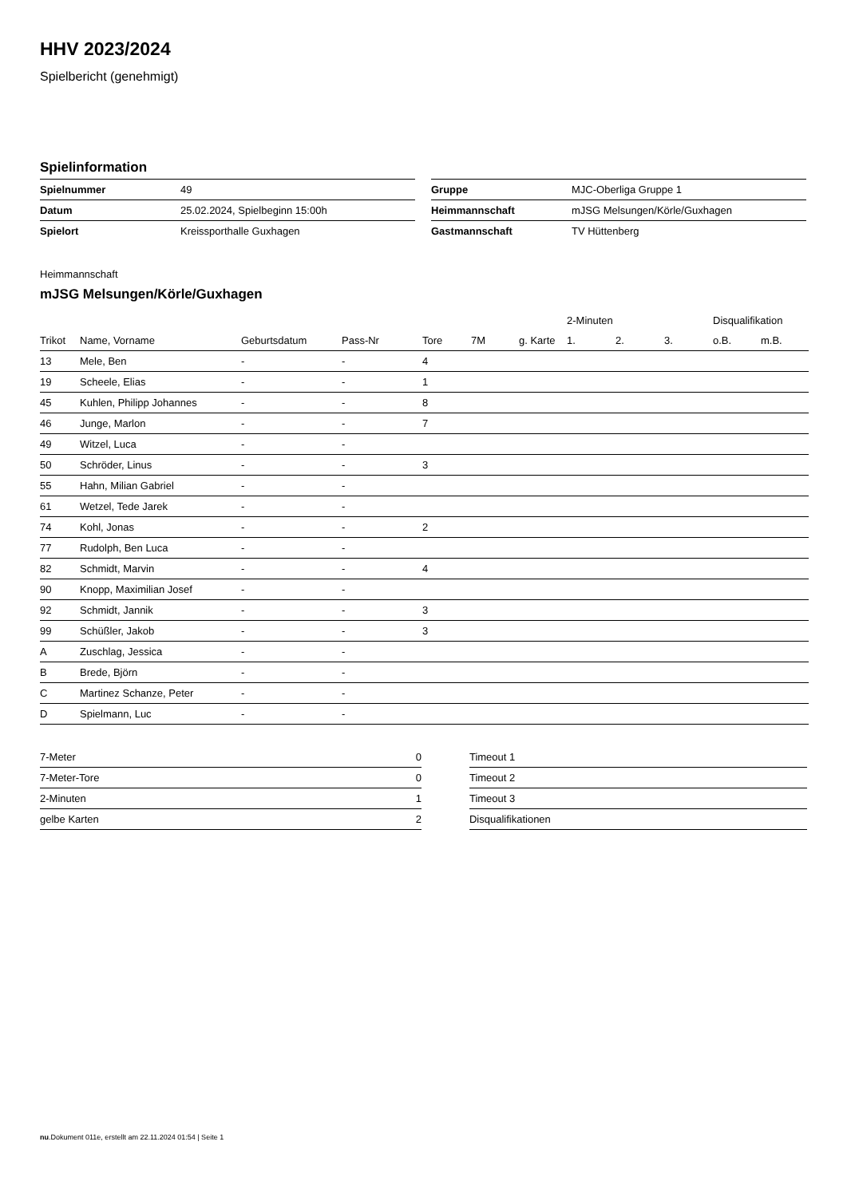HHV 2023/2024
Spielbericht (genehmigt)
Spielinformation
| Spielnummer | 49 |
| Datum | 25.02.2024, Spielbeginn 15:00h |
| Spielort | Kreissporthalle Guxhagen |
| Gruppe | MJC-Oberliga Gruppe 1 |
| Heimmannschaft | mJSG Melsungen/Körle/Guxhagen |
| Gastmannschaft | TV Hüttenberg |
Heimmannschaft
mJSG Melsungen/Körle/Guxhagen
| | | | | | | | 2-Minuten | | | Disqualifikation | |
| --- | --- | --- | --- | --- | --- | --- | --- | --- | --- | --- | --- |
| Trikot | Name, Vorname | Geburtsdatum | Pass-Nr | Tore | 7M | g. Karte | 1. | 2. | 3. | o.B. | m.B. |
| 13 | Mele, Ben | - | - | 4 | | | | | | | |
| 19 | Scheele, Elias | - | - | 1 | | | | | | | |
| 45 | Kuhlen, Philipp Johannes | - | - | 8 | | | | | | | |
| 46 | Junge, Marlon | - | - | 7 | | | | | | | |
| 49 | Witzel, Luca | - | - | | | | | | | | |
| 50 | Schröder, Linus | - | - | 3 | | | | | | | |
| 55 | Hahn, Milian Gabriel | - | - | | | | | | | | |
| 61 | Wetzel, Tede Jarek | - | - | | | | | | | | |
| 74 | Kohl, Jonas | - | - | 2 | | | | | | | |
| 77 | Rudolph, Ben Luca | - | - | | | | | | | | |
| 82 | Schmidt, Marvin | - | - | 4 | | | | | | | |
| 90 | Knopp, Maximilian Josef | - | - | | | | | | | | |
| 92 | Schmidt, Jannik | - | - | 3 | | | | | | | |
| 99 | Schüßler, Jakob | - | - | 3 | | | | | | | |
| A | Zuschlag, Jessica | - | - | | | | | | | | |
| B | Brede, Björn | - | - | | | | | | | | |
| C | Martinez Schanze, Peter | - | - | | | | | | | | |
| D | Spielmann, Luc | - | - | | | | | | | | |
| 7-Meter | 0 |
| 7-Meter-Tore | 0 |
| 2-Minuten | 1 |
| gelbe Karten | 2 |
| Timeout 1 |
| Timeout 2 |
| Timeout 3 |
| Disqualifikationen |
nu.Dokument 011e, erstellt am 22.11.2024 01:54 | Seite 1